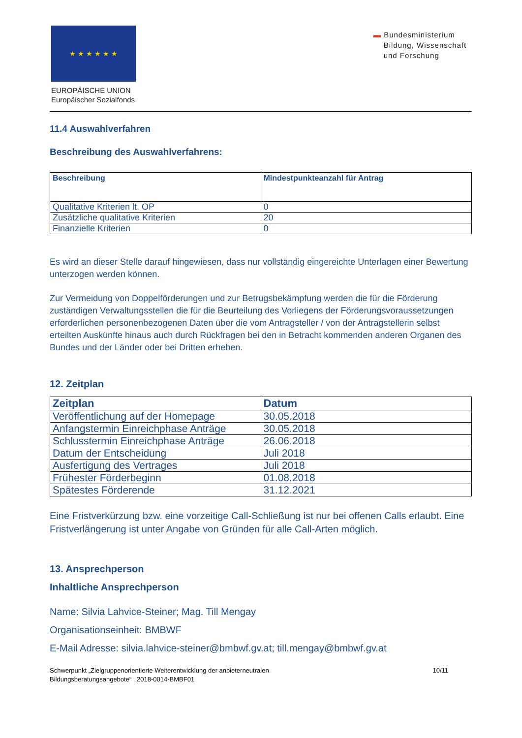★ ★ ★ ★ ★ ★
EUROPÄISCHE UNION
Europäischer Sozialfonds
▬ Bundesministerium
Bildung, Wissenschaft
und Forschung
11.4 Auswahlverfahren
Beschreibung des Auswahlverfahrens:
| Beschreibung | Mindestpunkteanzahl für Antrag |
| --- | --- |
| Qualitative Kriterien lt. OP | 0 |
| Zusätzliche qualitative Kriterien | 20 |
| Finanzielle Kriterien | 0 |
Es wird an dieser Stelle darauf hingewiesen, dass nur vollständig eingereichte Unterlagen einer Bewertung unterzogen werden können.
Zur Vermeidung von Doppelförderungen und zur Betrugsbekämpfung werden die für die Förderung zuständigen Verwaltungsstellen die für die Beurteilung des Vorliegens der Förderungsvoraussetzungen erforderlichen personenbezogenen Daten über die vom Antragsteller / von der Antragstellerin selbst erteilten Auskünfte hinaus auch durch Rückfragen bei den in Betracht kommenden anderen Organen des Bundes und der Länder oder bei Dritten erheben.
12. Zeitplan
| Zeitplan | Datum |
| --- | --- |
| Veröffentlichung auf der Homepage | 30.05.2018 |
| Anfangstermin Einreichphase Anträge | 30.05.2018 |
| Schlusstermin Einreichphase Anträge | 26.06.2018 |
| Datum der Entscheidung | Juli 2018 |
| Ausfertigung des Vertrages | Juli 2018 |
| Frühester Förderbeginn | 01.08.2018 |
| Spätestes Förderende | 31.12.2021 |
Eine Fristverkürzung bzw. eine vorzeitige Call-Schließung ist nur bei offenen Calls erlaubt. Eine Fristverlängerung ist unter Angabe von Gründen für alle Call-Arten möglich.
13. Ansprechperson
Inhaltliche Ansprechperson
Name: Silvia Lahvice-Steiner; Mag. Till Mengay
Organisationseinheit: BMBWF
E-Mail Adresse: silvia.lahvice-steiner@bmbwf.gv.at; till.mengay@bmbwf.gv.at
Schwerpunkt „Zielgruppenorientierte Weiterentwicklung der anbieterneutralen
Bildungsberatungsangebote“ , 2018-0014-BMBF01
10/11